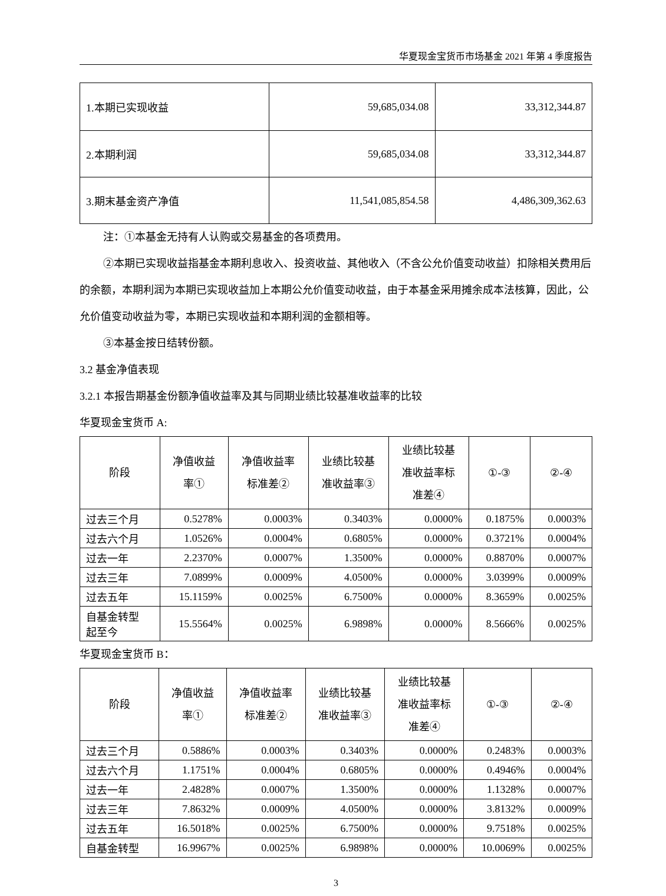华夏现金宝货币市场基金 2021 年第 4 季度报告
| 1.本期已实现收益 | 59,685,034.08 | 33,312,344.87 |
| 2.本期利润 | 59,685,034.08 | 33,312,344.87 |
| 3.期末基金资产净值 | 11,541,085,854.58 | 4,486,309,362.63 |
注：①本基金无持有人认购或交易基金的各项费用。
②本期已实现收益指基金本期利息收入、投资收益、其他收入（不含公允价值变动收益）扣除相关费用后的余额，本期利润为本期已实现收益加上本期公允价值变动收益，由于本基金采用摊余成本法核算，因此，公允价值变动收益为零，本期已实现收益和本期利润的金额相等。
③本基金按日结转份额。
3.2 基金净值表现
3.2.1 本报告期基金份额净值收益率及其与同期业绩比较基准收益率的比较
华夏现金宝货币 A:
| 阶段 | 净值收益 率① | 净值收益率 标准差② | 业绩比较基 准收益率③ | 业绩比较基 准收益率标 准差④ | ①-③ | ②-④ |
| --- | --- | --- | --- | --- | --- | --- |
| 过去三个月 | 0.5278% | 0.0003% | 0.3403% | 0.0000% | 0.1875% | 0.0003% |
| 过去六个月 | 1.0526% | 0.0004% | 0.6805% | 0.0000% | 0.3721% | 0.0004% |
| 过去一年 | 2.2370% | 0.0007% | 1.3500% | 0.0000% | 0.8870% | 0.0007% |
| 过去三年 | 7.0899% | 0.0009% | 4.0500% | 0.0000% | 3.0399% | 0.0009% |
| 过去五年 | 15.1159% | 0.0025% | 6.7500% | 0.0000% | 8.3659% | 0.0025% |
| 自基金转型 起至今 | 15.5564% | 0.0025% | 6.9898% | 0.0000% | 8.5666% | 0.0025% |
华夏现金宝货币 B：
| 阶段 | 净值收益 率① | 净值收益率 标准差② | 业绩比较基 准收益率③ | 业绩比较基 准收益率标 准差④ | ①-③ | ②-④ |
| --- | --- | --- | --- | --- | --- | --- |
| 过去三个月 | 0.5886% | 0.0003% | 0.3403% | 0.0000% | 0.2483% | 0.0003% |
| 过去六个月 | 1.1751% | 0.0004% | 0.6805% | 0.0000% | 0.4946% | 0.0004% |
| 过去一年 | 2.4828% | 0.0007% | 1.3500% | 0.0000% | 1.1328% | 0.0007% |
| 过去三年 | 7.8632% | 0.0009% | 4.0500% | 0.0000% | 3.8132% | 0.0009% |
| 过去五年 | 16.5018% | 0.0025% | 6.7500% | 0.0000% | 9.7518% | 0.0025% |
| 自基金转型 | 16.9967% | 0.0025% | 6.9898% | 0.0000% | 10.0069% | 0.0025% |
3